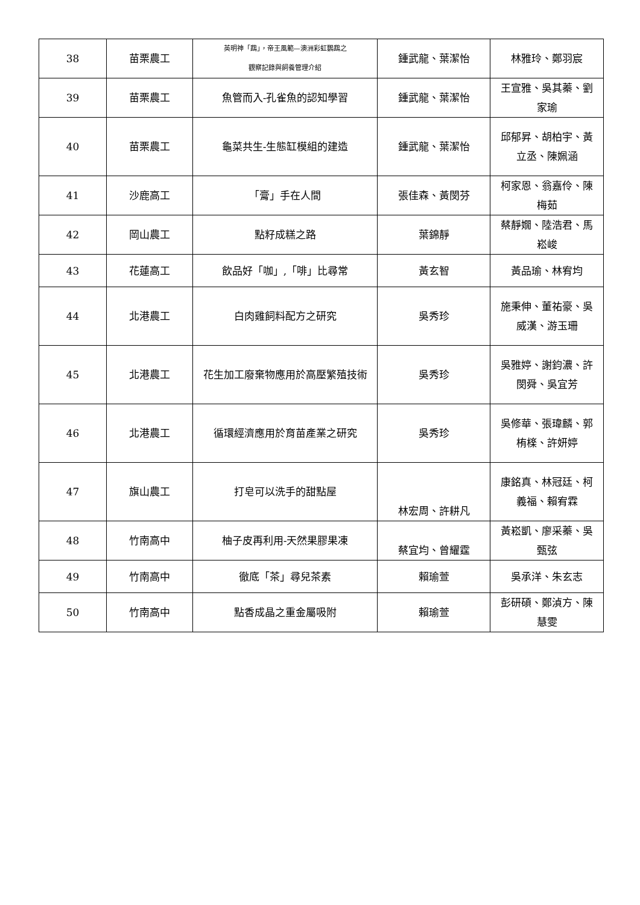| 38 | 苗栗農工 | 英明神「鵡」，帝王風範—澳洲彩虹鸚鵡之 觀察記錄與飼養管理介紹 | 鍾武龍、葉潔怡 | 林雅玲、鄭羽宸 |
| 39 | 苗栗農工 | 魚管而入-孔雀魚的認知學習 | 鍾武龍、葉潔怡 | 王宣雅、吳其蓁、劉家瑜 |
| 40 | 苗栗農工 | 龜菜共生-生態缸模組的建造 | 鍾武龍、葉潔怡 | 邱郁昇、胡柏宇、黃立丞、陳姵涵 |
| 41 | 沙鹿高工 | 「膏」手在人間 | 張佳森、黃閔芬 | 柯家恩、翁嘉伶、陳梅茹 |
| 42 | 岡山農工 | 點籽成糕之路 | 葉錦靜 | 蔡靜嫺、陸浩君、馬崧峻 |
| 43 | 花蓮高工 | 飲品好「咖」,「啡」比尋常 | 黃玄智 | 黃品瑜、林宥均 |
| 44 | 北港農工 | 白肉雞飼料配方之研究 | 吳秀珍 | 施秉伸、董祐豪、吳威漢、游玉珊 |
| 45 | 北港農工 | 花生加工廢棄物應用於高壓繁殖技術 | 吳秀珍 | 吳雅婷、謝鈞濃、許閔舜、吳宜芳 |
| 46 | 北港農工 | 循環經濟應用於育苗產業之研究 | 吳秀珍 | 吳修華、張瑋麟、郭栯檪、許妍婷 |
| 47 | 旗山農工 | 打皂可以洗手的甜點屋 | 林宏周、許耕凡 | 康銘真、林冠廷、柯義福、賴宥霖 |
| 48 | 竹南高中 | 柚子皮再利用-天然果膠果凍 | 蔡宜均、曾耀霆 | 黃崧凱、廖采蓁、吳甄弦 |
| 49 | 竹南高中 | 徹底「茶」尋兒茶素 | 賴瑜萱 | 吳承洋、朱玄志 |
| 50 | 竹南高中 | 點香成晶之重金屬吸附 | 賴瑜萱 | 彭研碩、鄭湞方、陳慧雯 |